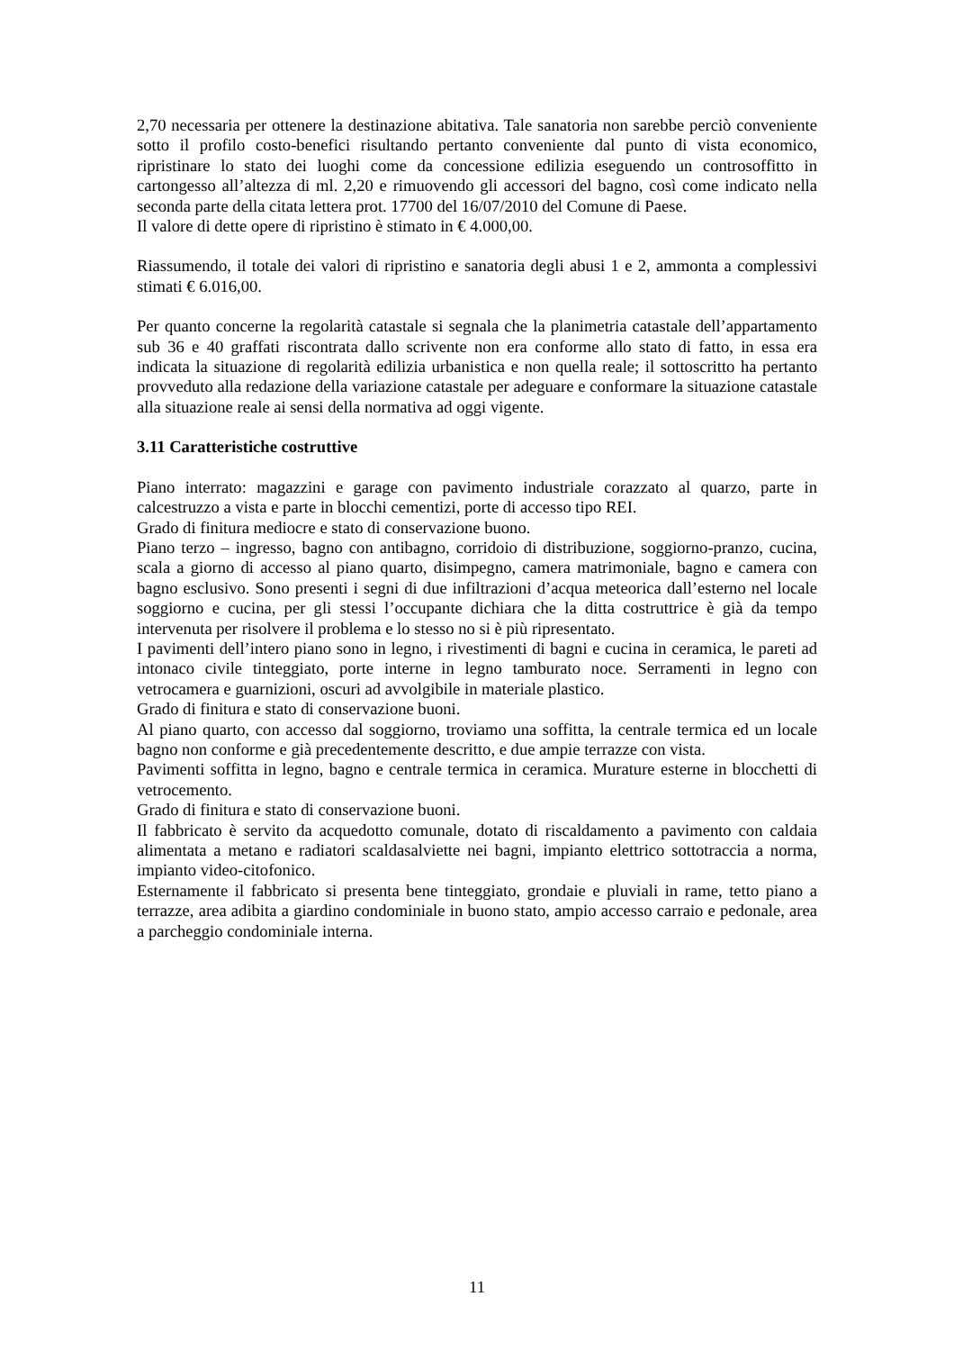2,70 necessaria per ottenere la destinazione abitativa. Tale sanatoria non sarebbe perciò conveniente sotto il profilo costo-benefici risultando pertanto conveniente dal punto di vista economico, ripristinare lo stato dei luoghi come da concessione edilizia eseguendo un controsoffitto in cartongesso all’altezza di ml. 2,20 e rimuovendo gli accessori del bagno, così come indicato nella seconda parte della citata lettera prot. 17700 del 16/07/2010 del Comune di Paese.
Il valore di dette opere di ripristino è stimato in € 4.000,00.
Riassumendo, il totale dei valori di ripristino e sanatoria degli abusi 1 e 2, ammonta a complessivi stimati € 6.016,00.
Per quanto concerne la regolarità catastale si segnala che la planimetria catastale dell’appartamento sub 36 e 40 graffati riscontrata dallo scrivente non era conforme allo stato di fatto, in essa era indicata la situazione di regolarità edilizia urbanistica e non quella reale; il sottoscritto ha pertanto provveduto alla redazione della variazione catastale per adeguare e conformare la situazione catastale alla situazione reale ai sensi della normativa ad oggi vigente.
3.11 Caratteristiche costruttive
Piano interrato: magazzini e garage con pavimento industriale corazzato al quarzo, parte in calcestruzzo a vista e parte in blocchi cementizi, porte di accesso tipo REI.
Grado di finitura mediocre e stato di conservazione buono.
Piano terzo – ingresso, bagno con antibagno, corridoio di distribuzione, soggiorno-pranzo, cucina, scala a giorno di accesso al piano quarto, disimpegno, camera matrimoniale, bagno e camera con bagno esclusivo. Sono presenti i segni di due infiltrazioni d’acqua meteorica dall’esterno nel locale soggiorno e cucina, per gli stessi l’occupante dichiara che la ditta costruttrice è già da tempo intervenuta per risolvere il problema e lo stesso no si è più ripresentato.
I pavimenti dell’intero piano sono in legno, i rivestimenti di bagni e cucina in ceramica, le pareti ad intonaco civile tinteggiato, porte interne in legno tamburato noce. Serramenti in legno con vetrocamera e guarnizioni, oscuri ad avvolgibile in materiale plastico.
Grado di finitura e stato di conservazione buoni.
Al piano quarto, con accesso dal soggiorno, troviamo una soffitta, la centrale termica ed un locale bagno non conforme e già precedentemente descritto, e due ampie terrazze con vista.
Pavimenti soffitta in legno, bagno e centrale termica in ceramica. Murature esterne in blocchetti di vetrocemento.
Grado di finitura e stato di conservazione buoni.
Il fabbricato è servito da acquedotto comunale, dotato di riscaldamento a pavimento con caldaia alimentata a metano e radiatori scaldasalviette nei bagni, impianto elettrico sottotraccia a norma, impianto video-citofonico.
Esternamente il fabbricato si presenta bene tinteggiato, grondaie e pluviali in rame, tetto piano a terrazze, area adibita a giardino condominiale in buono stato, ampio accesso carraio e pedonale, area a parcheggio condominiale interna.
11